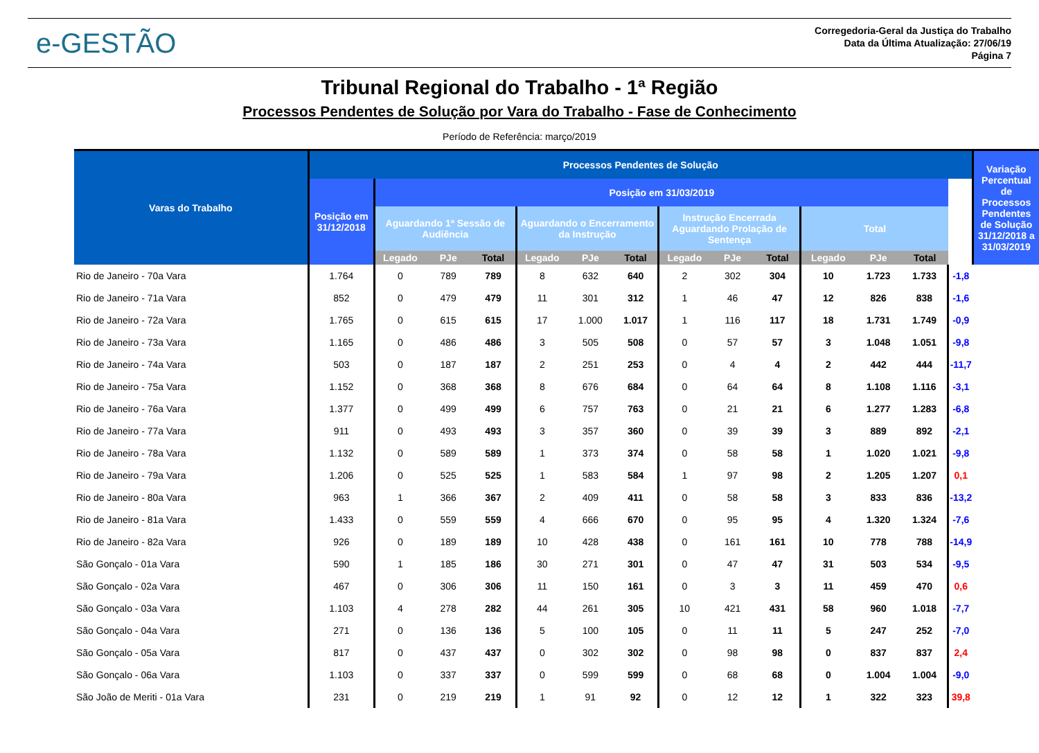e-GESTÃO
Corregedoria-Geral da Justiça do Trabalho
Data da Última Atualização: 27/06/19
Página 7
Tribunal Regional do Trabalho - 1ª Região
Processos Pendentes de Solução por Vara do Trabalho - Fase de Conhecimento
Período de Referência: março/2019
| Varas do Trabalho | Processos Pendentes de Solução | | | | | | | | | | | | | | Variação Percentual de Processos Pendentes de Solução 31/12/2018 a 31/03/2019 |
| --- | --- | --- | --- | --- | --- | --- | --- | --- | --- | --- | --- | --- | --- | --- | --- |
| | Posição em 31/12/2018 | Posição em 31/03/2019 | | | | | | | | | | | | | |
| | | Aguardando 1ª Sessão de Audiência | | | Aguardando o Encerramento da Instrução | | | Instrução Encerrada Aguardando Prolação de Sentença | | | Total | | | | |
| | | Legado | PJe | Total | Legado | PJe | Total | Legado | PJe | Total | Legado | PJe | Total | | |
| Rio de Janeiro - 70a Vara | 1.764 | 0 | 789 | 789 | 8 | 632 | 640 | 2 | 302 | 304 | 10 | 1.723 | 1.733 | -1,8 | |
| Rio de Janeiro - 71a Vara | 852 | 0 | 479 | 479 | 11 | 301 | 312 | 1 | 46 | 47 | 12 | 826 | 838 | -1,6 | |
| Rio de Janeiro - 72a Vara | 1.765 | 0 | 615 | 615 | 17 | 1.000 | 1.017 | 1 | 116 | 117 | 18 | 1.731 | 1.749 | -0,9 | |
| Rio de Janeiro - 73a Vara | 1.165 | 0 | 486 | 486 | 3 | 505 | 508 | 0 | 57 | 57 | 3 | 1.048 | 1.051 | -9,8 | |
| Rio de Janeiro - 74a Vara | 503 | 0 | 187 | 187 | 2 | 251 | 253 | 0 | 4 | 4 | 2 | 442 | 444 | -11,7 | |
| Rio de Janeiro - 75a Vara | 1.152 | 0 | 368 | 368 | 8 | 676 | 684 | 0 | 64 | 64 | 8 | 1.108 | 1.116 | -3,1 | |
| Rio de Janeiro - 76a Vara | 1.377 | 0 | 499 | 499 | 6 | 757 | 763 | 0 | 21 | 21 | 6 | 1.277 | 1.283 | -6,8 | |
| Rio de Janeiro - 77a Vara | 911 | 0 | 493 | 493 | 3 | 357 | 360 | 0 | 39 | 39 | 3 | 889 | 892 | -2,1 | |
| Rio de Janeiro - 78a Vara | 1.132 | 0 | 589 | 589 | 1 | 373 | 374 | 0 | 58 | 58 | 1 | 1.020 | 1.021 | -9,8 | |
| Rio de Janeiro - 79a Vara | 1.206 | 0 | 525 | 525 | 1 | 583 | 584 | 1 | 97 | 98 | 2 | 1.205 | 1.207 | 0,1 | |
| Rio de Janeiro - 80a Vara | 963 | 1 | 366 | 367 | 2 | 409 | 411 | 0 | 58 | 58 | 3 | 833 | 836 | -13,2 | |
| Rio de Janeiro - 81a Vara | 1.433 | 0 | 559 | 559 | 4 | 666 | 670 | 0 | 95 | 95 | 4 | 1.320 | 1.324 | -7,6 | |
| Rio de Janeiro - 82a Vara | 926 | 0 | 189 | 189 | 10 | 428 | 438 | 0 | 161 | 161 | 10 | 778 | 788 | -14,9 | |
| São Gonçalo - 01a Vara | 590 | 1 | 185 | 186 | 30 | 271 | 301 | 0 | 47 | 47 | 31 | 503 | 534 | -9,5 | |
| São Gonçalo - 02a Vara | 467 | 0 | 306 | 306 | 11 | 150 | 161 | 0 | 3 | 3 | 11 | 459 | 470 | 0,6 | |
| São Gonçalo - 03a Vara | 1.103 | 4 | 278 | 282 | 44 | 261 | 305 | 10 | 421 | 431 | 58 | 960 | 1.018 | -7,7 | |
| São Gonçalo - 04a Vara | 271 | 0 | 136 | 136 | 5 | 100 | 105 | 0 | 11 | 11 | 5 | 247 | 252 | -7,0 | |
| São Gonçalo - 05a Vara | 817 | 0 | 437 | 437 | 0 | 302 | 302 | 0 | 98 | 98 | 0 | 837 | 837 | 2,4 | |
| São Gonçalo - 06a Vara | 1.103 | 0 | 337 | 337 | 0 | 599 | 599 | 0 | 68 | 68 | 0 | 1.004 | 1.004 | -9,0 | |
| São João de Meriti - 01a Vara | 231 | 0 | 219 | 219 | 1 | 91 | 92 | 0 | 12 | 12 | 1 | 322 | 323 | 39,8 | |